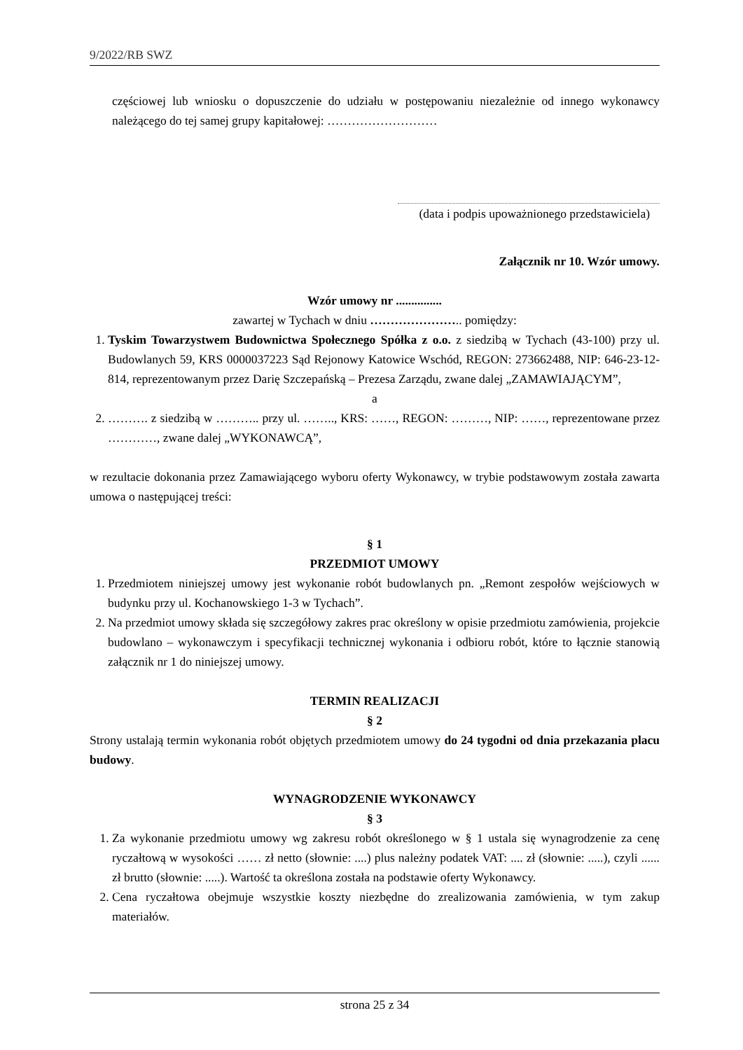9/2022/RB SWZ
częściowej lub wniosku o dopuszczenie do udziału w postępowaniu niezależnie od innego wykonawcy należącego do tej samej grupy kapitałowej: ………………………
(data i podpis upoważnionego przedstawiciela)
Załącznik nr 10. Wzór umowy.
Wzór umowy nr ...............
zawartej w Tychach w dniu ………………….. pomiędzy:
1. Tyskim Towarzystwem Budownictwa Społecznego Spółka z o.o. z siedzibą w Tychach (43-100) przy ul. Budowlanych 59, KRS 0000037223 Sąd Rejonowy Katowice Wschód, REGON: 273662488, NIP: 646-23-12-814, reprezentowanym przez Darię Szczepańską – Prezesa Zarządu, zwane dalej „ZAMAWIAJĄCYM”,
a
2. ………. z siedzibą w ……….. przy ul. …….., KRS: ……, REGON: ………, NIP: ……, reprezentowane przez …………, zwane dalej „WYKONAWCĄ”,
w rezultacie dokonania przez Zamawiającego wyboru oferty Wykonawcy, w trybie podstawowym została zawarta umowa o następującej treści:
§ 1
PRZEDMIOT UMOWY
1. Przedmiotem niniejszej umowy jest wykonanie robót budowlanych pn. „Remont zespołów wejściowych w budynku przy ul. Kochanowskiego 1-3 w Tychach”.
2. Na przedmiot umowy składa się szczegółowy zakres prac określony w opisie przedmiotu zamówienia, projekcie budowlano – wykonawczym i specyfikacji technicznej wykonania i odbioru robót, które to łącznie stanowią załącznik nr 1 do niniejszej umowy.
TERMIN REALIZACJI
§ 2
Strony ustalają termin wykonania robót objętych przedmiotem umowy do 24 tygodni od dnia przekazania placu budowy.
WYNAGRODZENIE WYKONAWCY
§ 3
1. Za wykonanie przedmiotu umowy wg zakresu robót określonego w § 1 ustala się wynagrodzenie za cenę ryczałtową w wysokości …… zł netto (słownie: ....) plus należny podatek VAT: .... zł (słownie: .....), czyli ...... zł brutto (słownie: .....). Wartość ta określona została na podstawie oferty Wykonawcy.
2. Cena ryczałtowa obejmuje wszystkie koszty niezbędne do zrealizowania zamówienia, w tym zakup materiałów.
strona 25 z 34